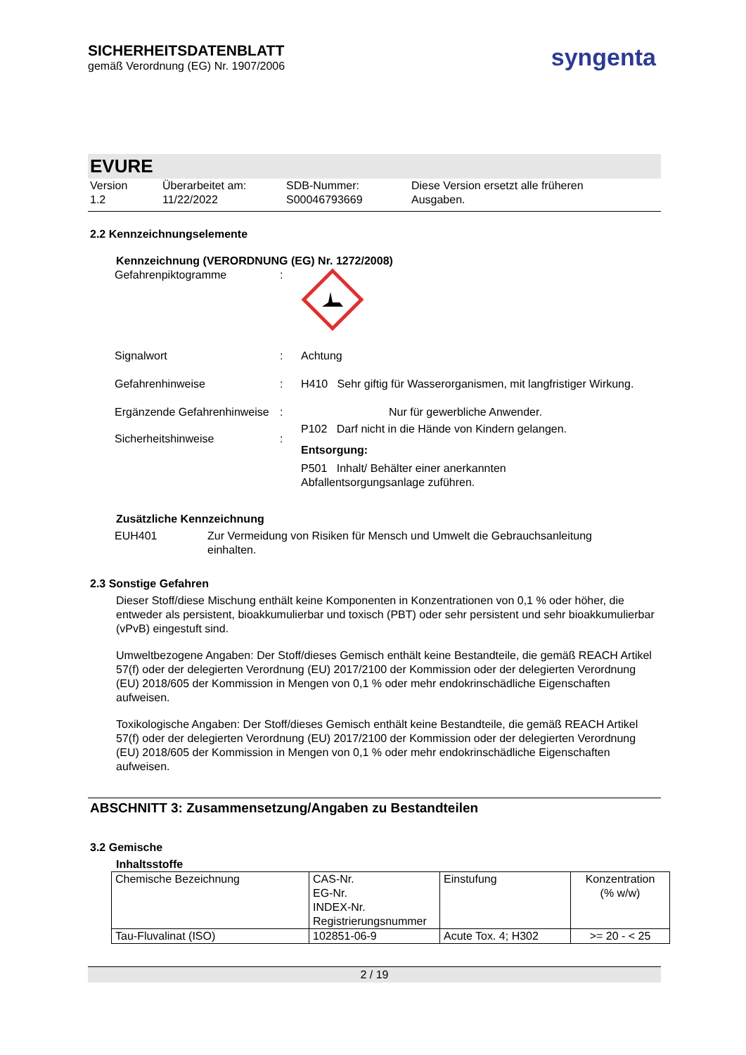SICHERHEITSDATENBLATT
gemäß Verordnung (EG) Nr. 1907/2006
syngenta
EVURE
Version
1.2
Überarbeitet am:
11/22/2022
SDB-Nummer:
S00046793669
Diese Version ersetzt alle früheren
Ausgaben.
2.2 Kennzeichnungselemente
Kennzeichnung (VERORDNUNG (EG) Nr. 1272/2008)
Gefahrenpiktogramme :
Signalwort : Achtung
Gefahrenhinweise : H410 Sehr giftig für Wasserorganismen, mit langfristiger Wirkung.
Ergänzende Gefahrenhinweise
: Nur für gewerbliche Anwender.
Sicherheitshinweise :
P102 Darf nicht in die Hände von Kindern gelangen.
Entsorgung:
P501 Inhalt/ Behälter einer anerkannten
Abfallentsorgungsanlage zuführen.
Zusätzliche Kennzeichnung
EUH401 Zur Vermeidung von Risiken für Mensch und Umwelt die Gebrauchsanleitung einhalten.
2.3 Sonstige Gefahren
Dieser Stoff/diese Mischung enthält keine Komponenten in Konzentrationen von 0,1 % oder höher, die entweder als persistent, bioakkumulierbar und toxisch (PBT) oder sehr persistent und sehr bioakkumulierbar (vPvB) eingestuft sind.
Umweltbezogene Angaben: Der Stoff/dieses Gemisch enthält keine Bestandteile, die gemäß REACH Artikel 57(f) oder der delegierten Verordnung (EU) 2017/2100 der Kommission oder der delegierten Verordnung (EU) 2018/605 der Kommission in Mengen von 0,1 % oder mehr endokrinschädliche Eigenschaften aufweisen.
Toxikologische Angaben: Der Stoff/dieses Gemisch enthält keine Bestandteile, die gemäß REACH Artikel 57(f) oder der delegierten Verordnung (EU) 2017/2100 der Kommission oder der delegierten Verordnung (EU) 2018/605 der Kommission in Mengen von 0,1 % oder mehr endokrinschädliche Eigenschaften aufweisen.
ABSCHNITT 3: Zusammensetzung/Angaben zu Bestandteilen
3.2 Gemische
Inhaltsstoffe
| Chemische Bezeichnung | CAS-Nr. EG-Nr. INDEX-Nr. Registrierungsnummer | Einstufung | Konzentration (% w/w) |
| Tau-Fluvalinat (ISO) | 102851-06-9 | Acute Tox. 4; H302 | >= 20 - < 25 |
2 / 19